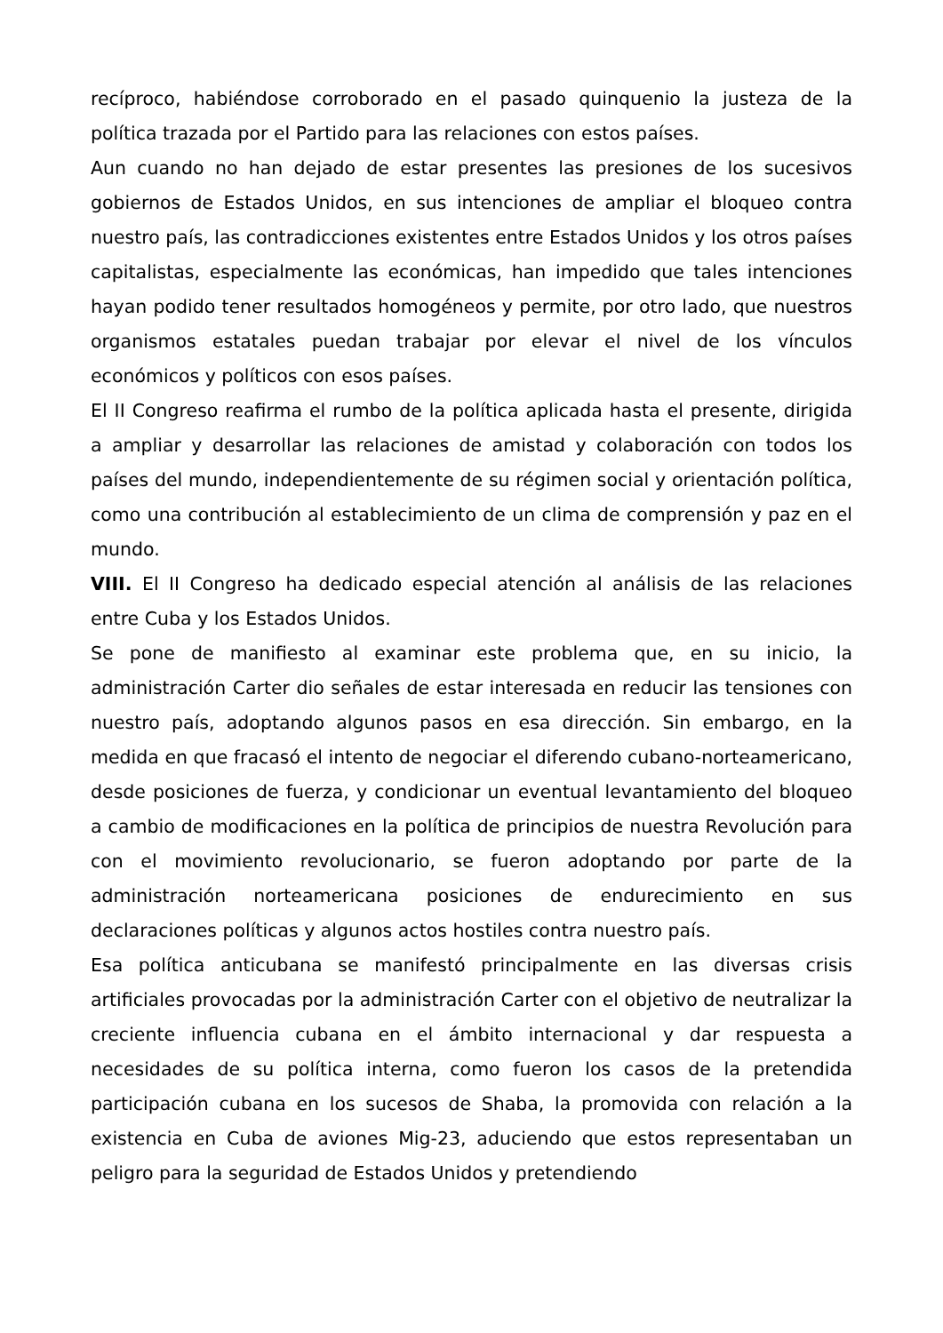recíproco, habiéndose corroborado en el pasado quinquenio la justeza de la política trazada por el Partido para las relaciones con estos países.
Aun cuando no han dejado de estar presentes las presiones de los sucesivos gobiernos de Estados Unidos, en sus intenciones de ampliar el bloqueo contra nuestro país, las contradicciones existentes entre Estados Unidos y los otros países capitalistas, especialmente las económicas, han impedido que tales intenciones hayan podido tener resultados homogéneos y permite, por otro lado, que nuestros organismos estatales puedan trabajar por elevar el nivel de los vínculos económicos y políticos con esos países.
El II Congreso reafirma el rumbo de la política aplicada hasta el presente, dirigida a ampliar y desarrollar las relaciones de amistad y colaboración con todos los países del mundo, independientemente de su régimen social y orientación política, como una contribución al establecimiento de un clima de comprensión y paz en el mundo.
VIII. El II Congreso ha dedicado especial atención al análisis de las relaciones entre Cuba y los Estados Unidos.
Se pone de manifiesto al examinar este problema que, en su inicio, la administración Carter dio señales de estar interesada en reducir las tensiones con nuestro país, adoptando algunos pasos en esa dirección. Sin embargo, en la medida en que fracasó el intento de negociar el diferendo cubano-norteamericano, desde posiciones de fuerza, y condicionar un eventual levantamiento del bloqueo a cambio de modificaciones en la política de principios de nuestra Revolución para con el movimiento revolucionario, se fueron adoptando por parte de la administración norteamericana posiciones de endurecimiento en sus declaraciones políticas y algunos actos hostiles contra nuestro país.
Esa política anticubana se manifestó principalmente en las diversas crisis artificiales provocadas por la administración Carter con el objetivo de neutralizar la creciente influencia cubana en el ámbito internacional y dar respuesta a necesidades de su política interna, como fueron los casos de la pretendida participación cubana en los sucesos de Shaba, la promovida con relación a la existencia en Cuba de aviones Mig-23, aduciendo que estos representaban un peligro para la seguridad de Estados Unidos y pretendiendo